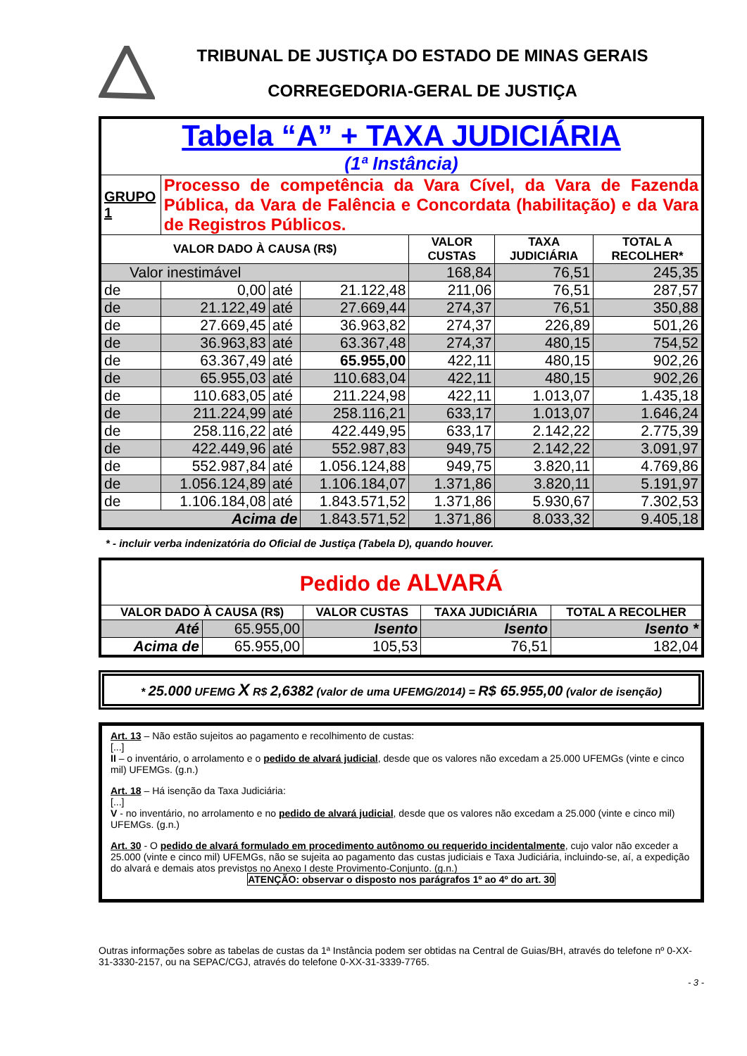TRIBUNAL DE JUSTIÇA DO ESTADO DE MINAS GERAIS
CORREGEDORIA-GERAL DE JUSTIÇA
| Tabela “A” + TAXA JUDICIÁRIA (1ª Instância) | | | | | | |
| GRUPO 1 | Processo de competência da Vara Cível, da Vara de Fazenda Pública, da Vara de Falência e Concordata (habilitação) e da Vara de Registros Públicos. | | | | | |
| VALOR DADO À CAUSA (R$) | | | | VALOR CUSTAS | TAXA JUDICIÁRIA | TOTAL A RECOLHER* |
| Valor inestimável | | | | 168,84 | 76,51 | 245,35 |
| de | 0,00 | até | 21.122,48 | 211,06 | 76,51 | 287,57 |
| de | 21.122,49 | até | 27.669,44 | 274,37 | 76,51 | 350,88 |
| de | 27.669,45 | até | 36.963,82 | 274,37 | 226,89 | 501,26 |
| de | 36.963,83 | até | 63.367,48 | 274,37 | 480,15 | 754,52 |
| de | 63.367,49 | até | 65.955,00 | 422,11 | 480,15 | 902,26 |
| de | 65.955,03 | até | 110.683,04 | 422,11 | 480,15 | 902,26 |
| de | 110.683,05 | até | 211.224,98 | 422,11 | 1.013,07 | 1.435,18 |
| de | 211.224,99 | até | 258.116,21 | 633,17 | 1.013,07 | 1.646,24 |
| de | 258.116,22 | até | 422.449,95 | 633,17 | 2.142,22 | 2.775,39 |
| de | 422.449,96 | até | 552.987,83 | 949,75 | 2.142,22 | 3.091,97 |
| de | 552.987,84 | até | 1.056.124,88 | 949,75 | 3.820,11 | 4.769,86 |
| de | 1.056.124,89 | até | 1.106.184,07 | 1.371,86 | 3.820,11 | 5.191,97 |
| de | 1.106.184,08 | até | 1.843.571,52 | 1.371,86 | 5.930,67 | 7.302,53 |
| Acima de | | | 1.843.571,52 | 1.371,86 | 8.033,32 | 9.405,18 |
* - incluir verba indenizatória do Oficial de Justiça (Tabela D), quando houver.
| Pedido de ALVARÁ | | | | |
| VALOR DADO À CAUSA (R$) | | VALOR CUSTAS | TAXA JUDICIÁRIA | TOTAL A RECOLHER |
| Até | 65.955,00 | Isento | Isento | Isento * |
| Acima de | 65.955,00 | 105,53 | 76,51 | 182,04 |
* 25.000 UFEMG X R$ 2,6382 (valor de uma UFEMG/2014) = R$ 65.955,00 (valor de isenção)
Art. 13 – Não estão sujeitos ao pagamento e recolhimento de custas:
[...]
II – o inventário, o arrolamento e o pedido de alvará judicial, desde que os valores não excedam a 25.000 UFEMGs (vinte e cinco mil) UFEMGs. (g.n.)
Art. 18 – Há isenção da Taxa Judiciária:
[...]
V - no inventário, no arrolamento e no pedido de alvará judicial, desde que os valores não excedam a 25.000 (vinte e cinco mil) UFEMGs. (g.n.)
Art. 30 - O pedido de alvará formulado em procedimento autônomo ou requerido incidentalmente, cujo valor não exceder a 25.000 (vinte e cinco mil) UFEMGs, não se sujeita ao pagamento das custas judiciais e Taxa Judiciária, incluindo-se, aí, a expedição do alvará e demais atos previstos no Anexo I deste Provimento-Conjunto. (g.n.)
ATENÇÃO: observar o disposto nos parágrafos 1º ao 4º do art. 30
Outras informações sobre as tabelas de custas da 1ª Instância podem ser obtidas na Central de Guias/BH, através do telefone nº 0-XX-31-3330-2157, ou na SEPAC/CGJ, através do telefone 0-XX-31-3339-7765.
- 3 -